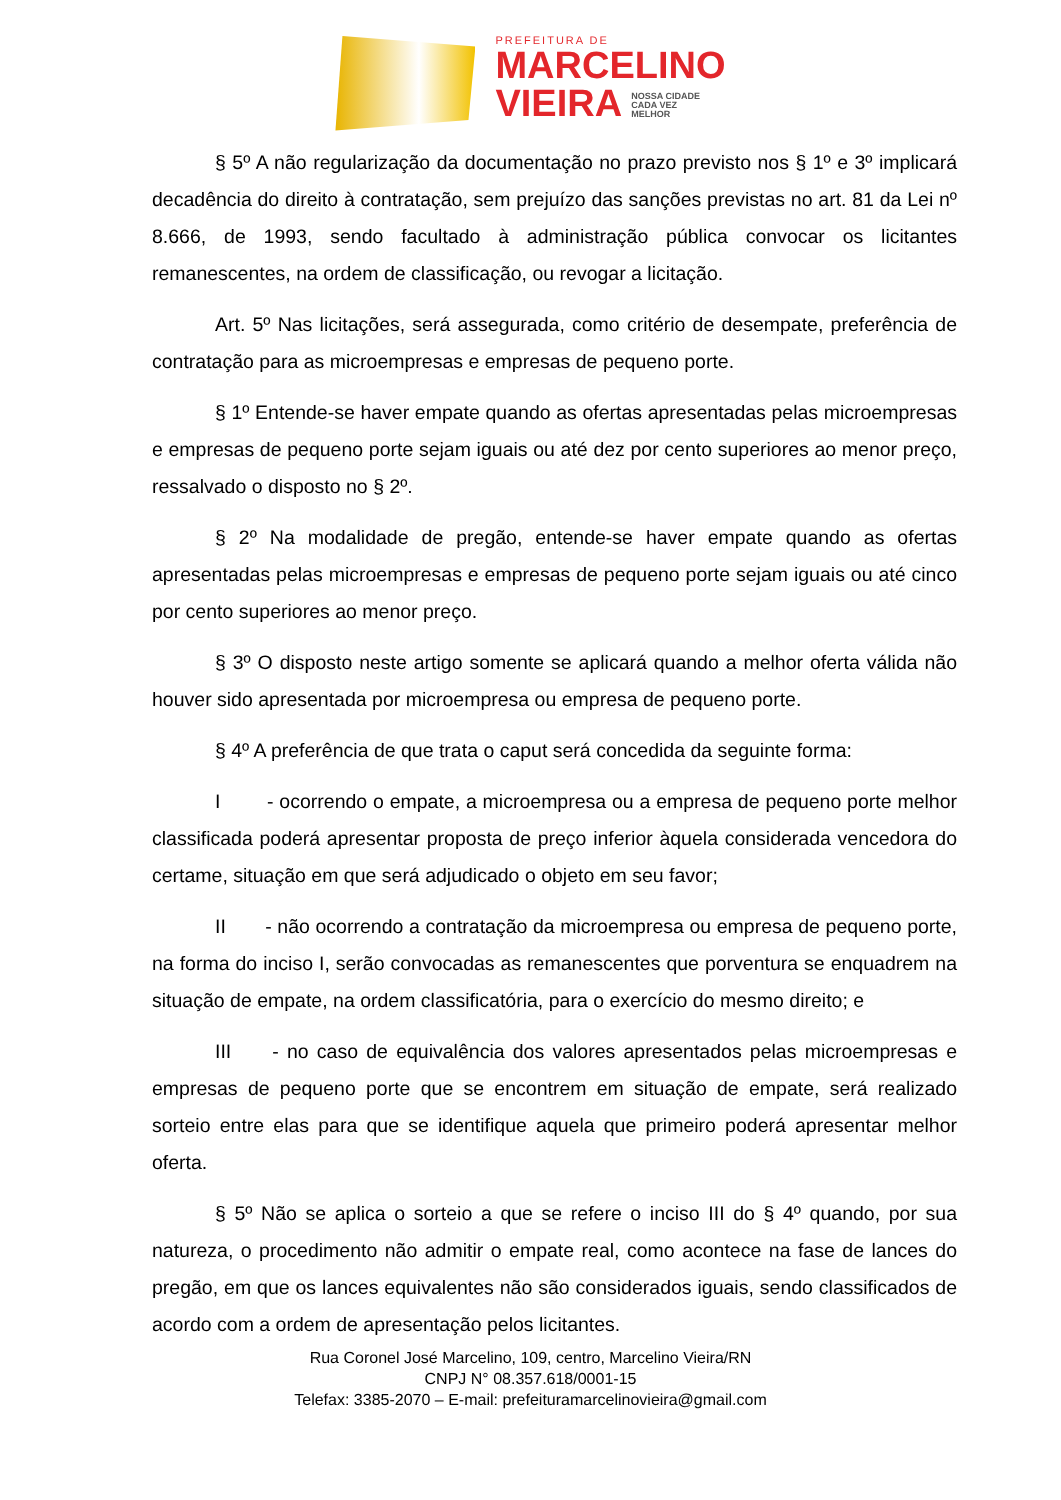PREFEITURA DE
MARCELINO
VIEIRA NOSSA CIDADE
CADA VEZ
MELHOR
§ 5º A não regularização da documentação no prazo previsto nos § 1º e 3º implicará decadência do direito à contratação, sem prejuízo das sanções previstas no art. 81 da Lei nº 8.666, de 1993, sendo facultado à administração pública convocar os licitantes remanescentes, na ordem de classificação, ou revogar a licitação.
Art. 5º Nas licitações, será assegurada, como critério de desempate, preferência de contratação para as microempresas e empresas de pequeno porte.
§ 1º Entende-se haver empate quando as ofertas apresentadas pelas microempresas e empresas de pequeno porte sejam iguais ou até dez por cento superiores ao menor preço, ressalvado o disposto no § 2º.
§ 2º Na modalidade de pregão, entende-se haver empate quando as ofertas apresentadas pelas microempresas e empresas de pequeno porte sejam iguais ou até cinco por cento superiores ao menor preço.
§ 3º O disposto neste artigo somente se aplicará quando a melhor oferta válida não houver sido apresentada por microempresa ou empresa de pequeno porte.
§ 4º A preferência de que trata o caput será concedida da seguinte forma:
I - ocorrendo o empate, a microempresa ou a empresa de pequeno porte melhor classificada poderá apresentar proposta de preço inferior àquela considerada vencedora do certame, situação em que será adjudicado o objeto em seu favor;
II - não ocorrendo a contratação da microempresa ou empresa de pequeno porte, na forma do inciso I, serão convocadas as remanescentes que porventura se enquadrem na situação de empate, na ordem classificatória, para o exercício do mesmo direito; e
III - no caso de equivalência dos valores apresentados pelas microempresas e empresas de pequeno porte que se encontrem em situação de empate, será realizado sorteio entre elas para que se identifique aquela que primeiro poderá apresentar melhor oferta.
§ 5º Não se aplica o sorteio a que se refere o inciso III do § 4º quando, por sua natureza, o procedimento não admitir o empate real, como acontece na fase de lances do pregão, em que os lances equivalentes não são considerados iguais, sendo classificados de acordo com a ordem de apresentação pelos licitantes.
Rua Coronel José Marcelino, 109, centro, Marcelino Vieira/RN
CNPJ N° 08.357.618/0001-15
Telefax: 3385-2070 – E-mail: prefeituramarcelinovieira@gmail.com